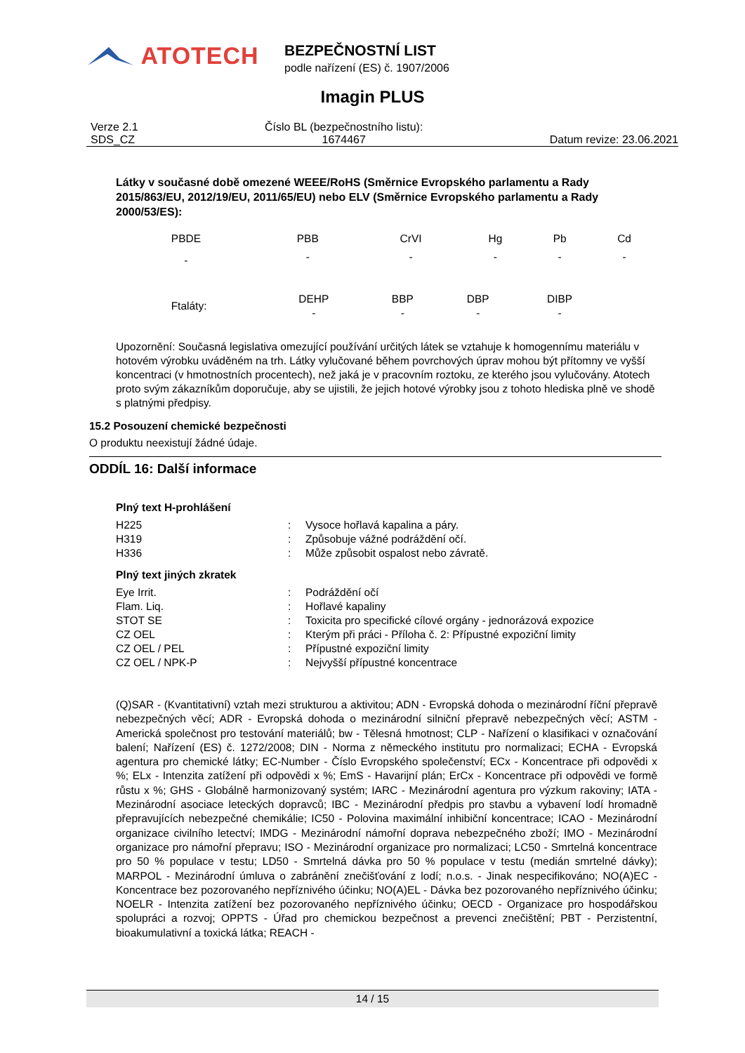ATOTECH
BEZPEČNOSTNÍ LIST
podle nařízení (ES) č. 1907/2006
Imagin PLUS
Verze 2.1
SDS_CZ
Číslo BL (bezpečnostního listu):
1674467
Datum revize: 23.06.2021
Látky v současné době omezené WEEE/RoHS (Směrnice Evropského parlamentu a Rady 2015/863/EU, 2012/19/EU, 2011/65/EU) nebo ELV (Směrnice Evropského parlamentu a Rady 2000/53/ES):
| PBDE | PBB | CrVI | Hg | Pb | Cd |
| - | - | - | - | - | - |
| Ftaláty: | DEHP | BBP | DBP | DIBP |
| | - | - | - | - |
Upozornění: Současná legislativa omezující používání určitých látek se vztahuje k homogennímu materiálu v hotovém výrobku uváděném na trh. Látky vylučované během povrchových úprav mohou být přítomny ve vyšší koncentraci (v hmotnostních procentech), než jaká je v pracovním roztoku, ze kterého jsou vylučovány. Atotech proto svým zákazníkům doporučuje, aby se ujistili, že jejich hotové výrobky jsou z tohoto hlediska plně ve shodě s platnými předpisy.
15.2 Posouzení chemické bezpečnosti
O produktu neexistují žádné údaje.
ODDÍL 16: Další informace
Plný text H-prohlášení
| H225 | : | Vysoce hořlavá kapalina a páry. |
| H319 | : | Způsobuje vážné podráždění očí. |
| H336 | : | Může způsobit ospalost nebo závratě. |
Plný text jiných zkratek
| Eye Irrit. | : | Podráždění očí |
| Flam. Liq. | : | Hořlavé kapaliny |
| STOT SE | : | Toxicita pro specifické cílové orgány - jednorázová expozice |
| CZ OEL | : | Kterým při práci - Příloha č. 2: Přípustné expoziční limity |
| CZ OEL / PEL | : | Přípustné expoziční limity |
| CZ OEL / NPK-P | : | Nejvyšší přípustné koncentrace |
(Q)SAR - (Kvantitativní) vztah mezi strukturou a aktivitou; ADN - Evropská dohoda o mezinárodní říční přepravě nebezpečných věcí; ADR - Evropská dohoda o mezinárodní silniční přepravě nebezpečných věcí; ASTM - Americká společnost pro testování materiálů; bw - Tělesná hmotnost; CLP - Nařízení o klasifikaci v označování balení; Nařízení (ES) č. 1272/2008; DIN - Norma z německého institutu pro normalizaci; ECHA - Evropská agentura pro chemické látky; EC-Number - Číslo Evropského společenství; ECx - Koncentrace při odpovědi x %; ELx - Intenzita zatížení při odpovědi x %; EmS - Havarijní plán; ErCx - Koncentrace při odpovědi ve formě růstu x %; GHS - Globálně harmonizovaný systém; IARC - Mezinárodní agentura pro výzkum rakoviny; IATA - Mezinárodní asociace leteckých dopravců; IBC - Mezinárodní předpis pro stavbu a vybavení lodí hromadně přepravujících nebezpečné chemikálie; IC50 - Polovina maximální inhibiční koncentrace; ICAO - Mezinárodní organizace civilního letectví; IMDG - Mezinárodní námořní doprava nebezpečného zboží; IMO - Mezinárodní organizace pro námořní přepravu; ISO - Mezinárodní organizace pro normalizaci; LC50 - Smrtelná koncentrace pro 50 % populace v testu; LD50 - Smrtelná dávka pro 50 % populace v testu (medián smrtelné dávky); MARPOL - Mezinárodní úmluva o zabránění znečišťování z lodí; n.o.s. - Jinak nespecifikováno; NO(A)EC - Koncentrace bez pozorovaného nepříznivého účinku; NO(A)EL - Dávka bez pozorovaného nepříznivého účinku; NOELR - Intenzita zatížení bez pozorovaného nepříznivého účinku; OECD - Organizace pro hospodářskou spolupráci a rozvoj; OPPTS - Úřad pro chemickou bezpečnost a prevenci znečištění; PBT - Perzistentní, bioakumulativní a toxická látka; REACH -
14 / 15